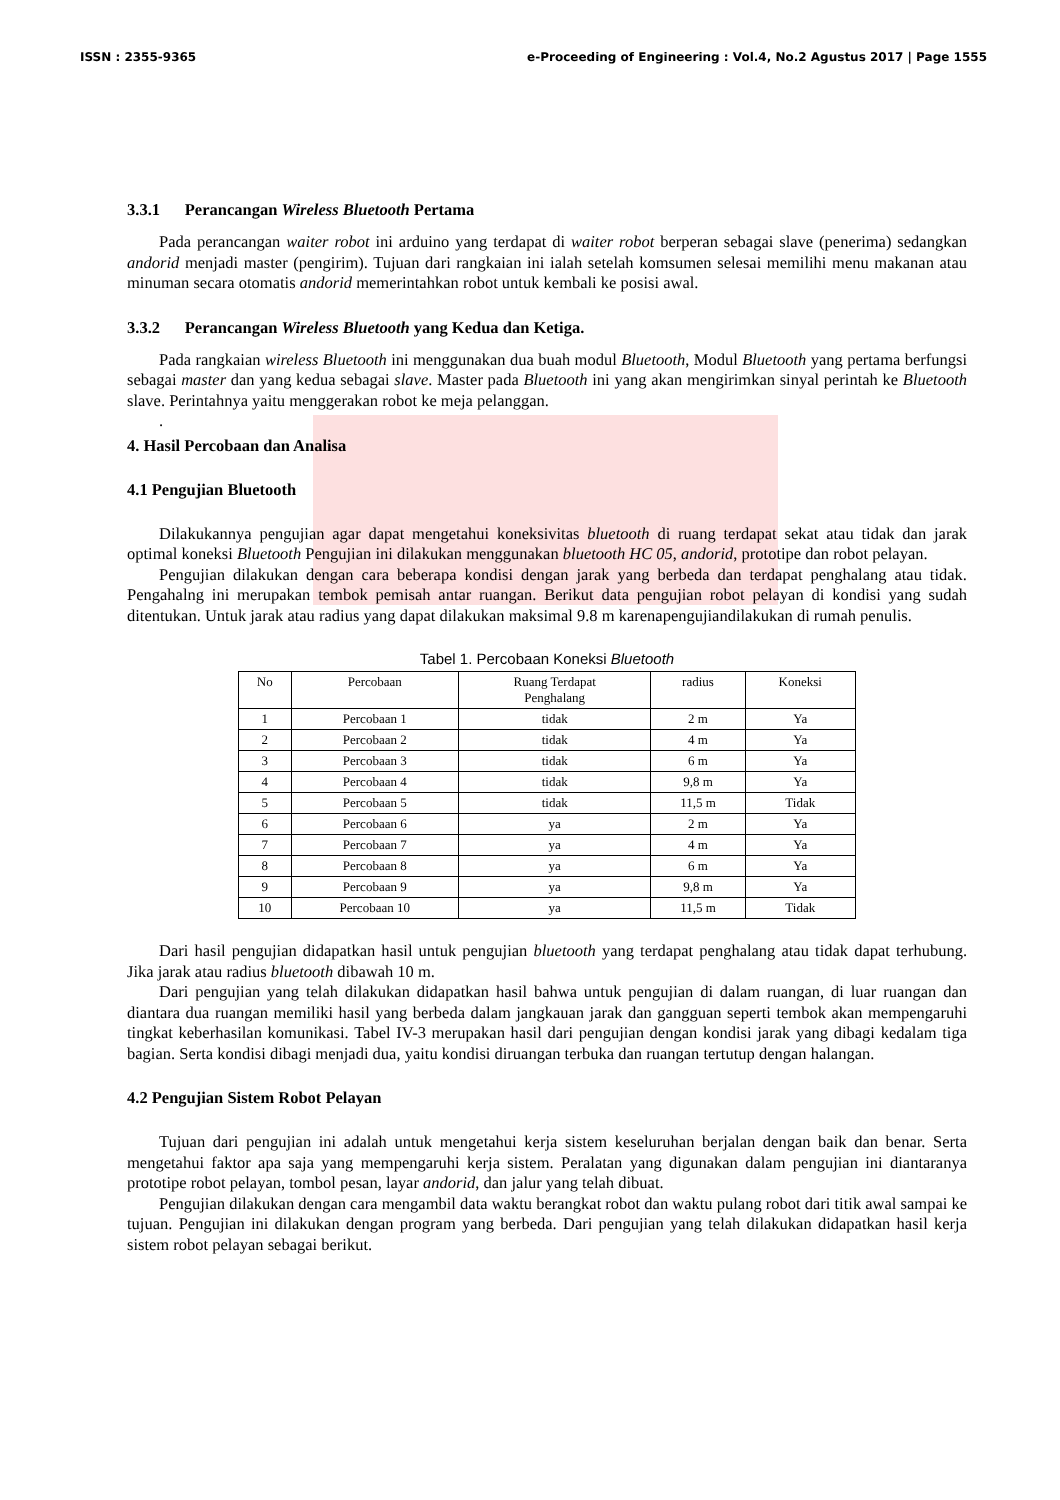ISSN : 2355-9365 e-Proceeding of Engineering : Vol.4, No.2 Agustus 2017 | Page 1555
3.3.1 Perancangan Wireless Bluetooth Pertama
Pada perancangan waiter robot ini arduino yang terdapat di waiter robot berperan sebagai slave (penerima) sedangkan andorid menjadi master (pengirim). Tujuan dari rangkaian ini ialah setelah komsumen selesai memilihi menu makanan atau minuman secara otomatis andorid memerintahkan robot untuk kembali ke posisi awal.
3.3.2 Perancangan Wireless Bluetooth yang Kedua dan Ketiga.
Pada rangkaian wireless Bluetooth ini menggunakan dua buah modul Bluetooth, Modul Bluetooth yang pertama berfungsi sebagai master dan yang kedua sebagai slave. Master pada Bluetooth ini yang akan mengirimkan sinyal perintah ke Bluetooth slave. Perintahnya yaitu menggerakan robot ke meja pelanggan.
.
4. Hasil Percobaan dan Analisa
4.1 Pengujian Bluetooth
Dilakukannya pengujian agar dapat mengetahui koneksivitas bluetooth di ruang terdapat sekat atau tidak dan jarak optimal koneksi Bluetooth Pengujian ini dilakukan menggunakan bluetooth HC 05, andorid, prototipe dan robot pelayan.
Pengujian dilakukan dengan cara beberapa kondisi dengan jarak yang berbeda dan terdapat penghalang atau tidak. Pengahalng ini merupakan tembok pemisah antar ruangan. Berikut data pengujian robot pelayan di kondisi yang sudah ditentukan. Untuk jarak atau radius yang dapat dilakukan maksimal 9.8 m karenapengujiandilakukan di rumah penulis.
Tabel 1. Percobaan Koneksi Bluetooth
| No | Percobaan | Ruang Terdapat Penghalang | radius | Koneksi |
| --- | --- | --- | --- | --- |
| 1 | Percobaan 1 | tidak | 2 m | Ya |
| 2 | Percobaan 2 | tidak | 4 m | Ya |
| 3 | Percobaan 3 | tidak | 6 m | Ya |
| 4 | Percobaan 4 | tidak | 9,8 m | Ya |
| 5 | Percobaan 5 | tidak | 11,5 m | Tidak |
| 6 | Percobaan 6 | ya | 2 m | Ya |
| 7 | Percobaan 7 | ya | 4 m | Ya |
| 8 | Percobaan 8 | ya | 6 m | Ya |
| 9 | Percobaan 9 | ya | 9,8 m | Ya |
| 10 | Percobaan 10 | ya | 11,5 m | Tidak |
Dari hasil pengujian didapatkan hasil untuk pengujian bluetooth yang terdapat penghalang atau tidak dapat terhubung. Jika jarak atau radius bluetooth dibawah 10 m.
Dari pengujian yang telah dilakukan didapatkan hasil bahwa untuk pengujian di dalam ruangan, di luar ruangan dan diantara dua ruangan memiliki hasil yang berbeda dalam jangkauan jarak dan gangguan seperti tembok akan mempengaruhi tingkat keberhasilan komunikasi. Tabel IV-3 merupakan hasil dari pengujian dengan kondisi jarak yang dibagi kedalam tiga bagian. Serta kondisi dibagi menjadi dua, yaitu kondisi diruangan terbuka dan ruangan tertutup dengan halangan.
4.2 Pengujian Sistem Robot Pelayan
Tujuan dari pengujian ini adalah untuk mengetahui kerja sistem keseluruhan berjalan dengan baik dan benar. Serta mengetahui faktor apa saja yang mempengaruhi kerja sistem. Peralatan yang digunakan dalam pengujian ini diantaranya prototipe robot pelayan, tombol pesan, layar andorid, dan jalur yang telah dibuat.
Pengujian dilakukan dengan cara mengambil data waktu berangkat robot dan waktu pulang robot dari titik awal sampai ke tujuan. Pengujian ini dilakukan dengan program yang berbeda. Dari pengujian yang telah dilakukan didapatkan hasil kerja sistem robot pelayan sebagai berikut.